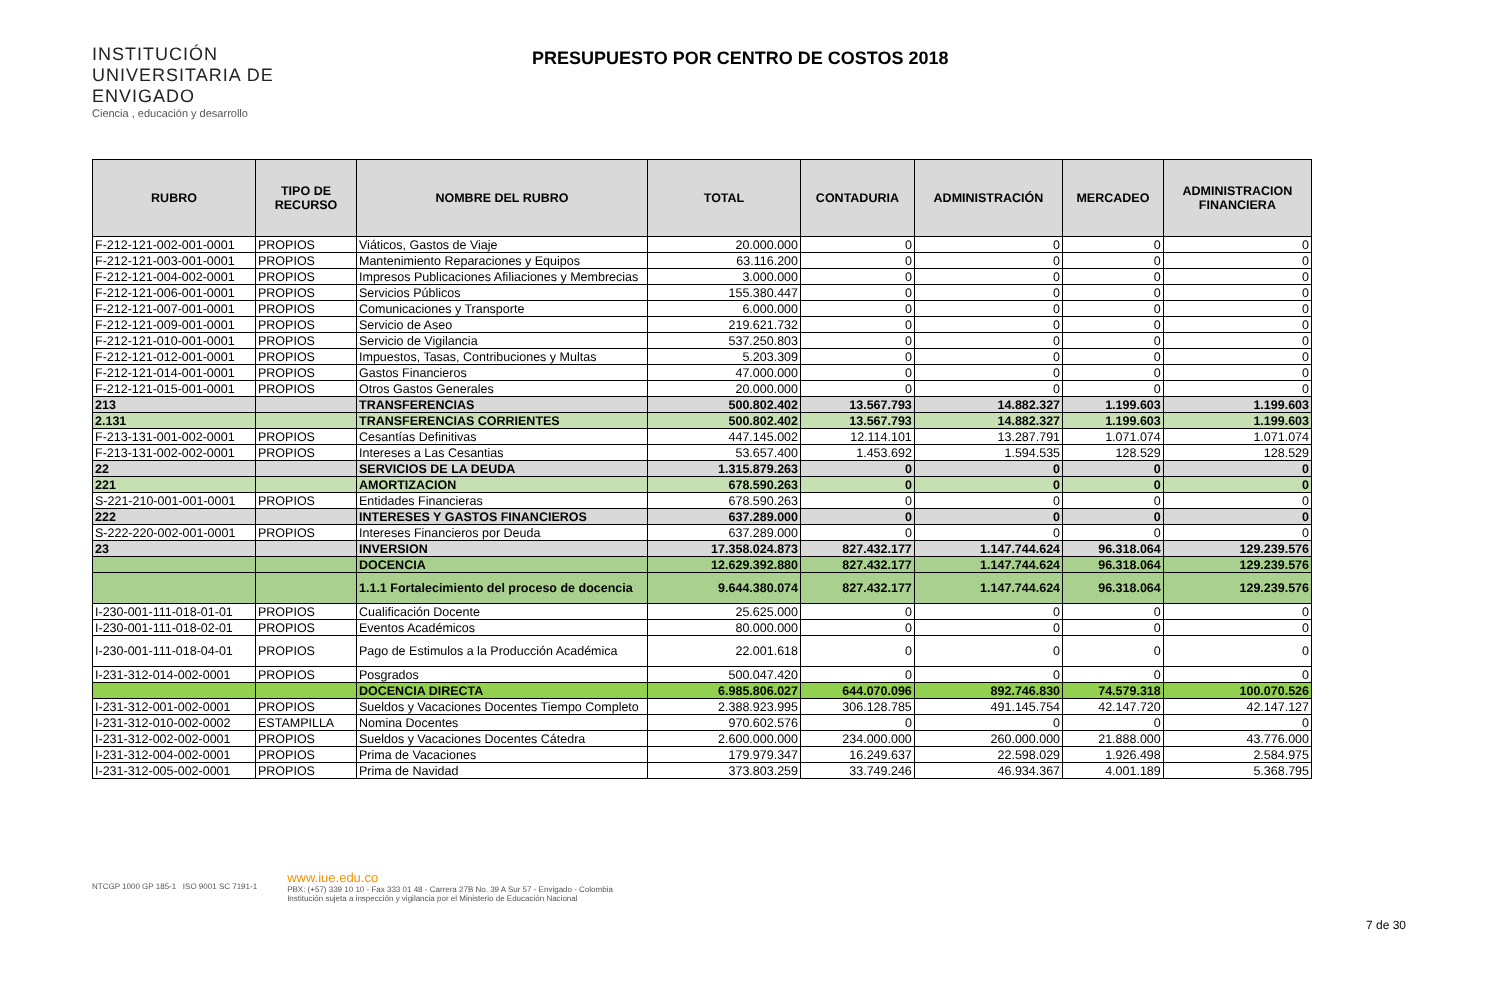INSTITUCIÓN UNIVERSITARIA DE ENVIGADO
Ciencia , educación y desarrollo
PRESUPUESTO POR CENTRO DE COSTOS 2018
| RUBRO | TIPO DE RECURSO | NOMBRE DEL RUBRO | TOTAL | CONTADURIA | ADMINISTRACIÓN | MERCADEO | ADMINISTRACION FINANCIERA |
| --- | --- | --- | --- | --- | --- | --- | --- |
| F-212-121-002-001-0001 | PROPIOS | Viáticos, Gastos de Viaje | 20.000.000 | 0 | 0 | 0 | 0 |
| F-212-121-003-001-0001 | PROPIOS | Mantenimiento Reparaciones y Equipos | 63.116.200 | 0 | 0 | 0 | 0 |
| F-212-121-004-002-0001 | PROPIOS | Impresos Publicaciones Afiliaciones y Membrecias | 3.000.000 | 0 | 0 | 0 | 0 |
| F-212-121-006-001-0001 | PROPIOS | Servicios Públicos | 155.380.447 | 0 | 0 | 0 | 0 |
| F-212-121-007-001-0001 | PROPIOS | Comunicaciones y Transporte | 6.000.000 | 0 | 0 | 0 | 0 |
| F-212-121-009-001-0001 | PROPIOS | Servicio de Aseo | 219.621.732 | 0 | 0 | 0 | 0 |
| F-212-121-010-001-0001 | PROPIOS | Servicio de Vigilancia | 537.250.803 | 0 | 0 | 0 | 0 |
| F-212-121-012-001-0001 | PROPIOS | Impuestos, Tasas, Contribuciones y Multas | 5.203.309 | 0 | 0 | 0 | 0 |
| F-212-121-014-001-0001 | PROPIOS | Gastos Financieros | 47.000.000 | 0 | 0 | 0 | 0 |
| F-212-121-015-001-0001 | PROPIOS | Otros Gastos Generales | 20.000.000 | 0 | 0 | 0 | 0 |
| 213 | | TRANSFERENCIAS | 500.802.402 | 13.567.793 | 14.882.327 | 1.199.603 | 1.199.603 |
| 2.131 | | TRANSFERENCIAS CORRIENTES | 500.802.402 | 13.567.793 | 14.882.327 | 1.199.603 | 1.199.603 |
| F-213-131-001-002-0001 | PROPIOS | Cesantías Definitivas | 447.145.002 | 12.114.101 | 13.287.791 | 1.071.074 | 1.071.074 |
| F-213-131-002-002-0001 | PROPIOS | Intereses a Las Cesantias | 53.657.400 | 1.453.692 | 1.594.535 | 128.529 | 128.529 |
| 22 | | SERVICIOS DE LA DEUDA | 1.315.879.263 | 0 | 0 | 0 | 0 |
| 221 | | AMORTIZACION | 678.590.263 | 0 | 0 | 0 | 0 |
| S-221-210-001-001-0001 | PROPIOS | Entidades Financieras | 678.590.263 | 0 | 0 | 0 | 0 |
| 222 | | INTERESES Y GASTOS FINANCIEROS | 637.289.000 | 0 | 0 | 0 | 0 |
| S-222-220-002-001-0001 | PROPIOS | Intereses Financieros por Deuda | 637.289.000 | 0 | 0 | 0 | 0 |
| 23 | | INVERSION | 17.358.024.873 | 827.432.177 | 1.147.744.624 | 96.318.064 | 129.239.576 |
| | | DOCENCIA | 12.629.392.880 | 827.432.177 | 1.147.744.624 | 96.318.064 | 129.239.576 |
| | | 1.1.1 Fortalecimiento del proceso de docencia | 9.644.380.074 | 827.432.177 | 1.147.744.624 | 96.318.064 | 129.239.576 |
| I-230-001-111-018-01-01 | PROPIOS | Cualificación Docente | 25.625.000 | 0 | 0 | 0 | 0 |
| I-230-001-111-018-02-01 | PROPIOS | Eventos Académicos | 80.000.000 | 0 | 0 | 0 | 0 |
| I-230-001-111-018-04-01 | PROPIOS | Pago de Estimulos a la Producción Académica | 22.001.618 | 0 | 0 | 0 | 0 |
| I-231-312-014-002-0001 | PROPIOS | Posgrados | 500.047.420 | 0 | 0 | 0 | 0 |
| | | DOCENCIA DIRECTA | 6.985.806.027 | 644.070.096 | 892.746.830 | 74.579.318 | 100.070.526 |
| I-231-312-001-002-0001 | PROPIOS | Sueldos y Vacaciones Docentes Tiempo Completo | 2.388.923.995 | 306.128.785 | 491.145.754 | 42.147.720 | 42.147.127 |
| I-231-312-010-002-0002 | ESTAMPILLA | Nomina Docentes | 970.602.576 | 0 | 0 | 0 | 0 |
| I-231-312-002-002-0001 | PROPIOS | Sueldos y Vacaciones Docentes Cátedra | 2.600.000.000 | 234.000.000 | 260.000.000 | 21.888.000 | 43.776.000 |
| I-231-312-004-002-0001 | PROPIOS | Prima de Vacaciones | 179.979.347 | 16.249.637 | 22.598.029 | 1.926.498 | 2.584.975 |
| I-231-312-005-002-0001 | PROPIOS | Prima de Navidad | 373.803.259 | 33.749.246 | 46.934.367 | 4.001.189 | 5.368.795 |
NTCGP 1000 GP 185-1 ISO 9001 SC 7191-1
www.iue.edu.co
PBX: (+57) 339 10 10 - Fax 333 01 48 - Carrera 27B No. 39 A Sur 57 - Envigado - Colombia
Institución sujeta a inspección y vigilancia por el Ministerio de Educación Nacional
7 de 30